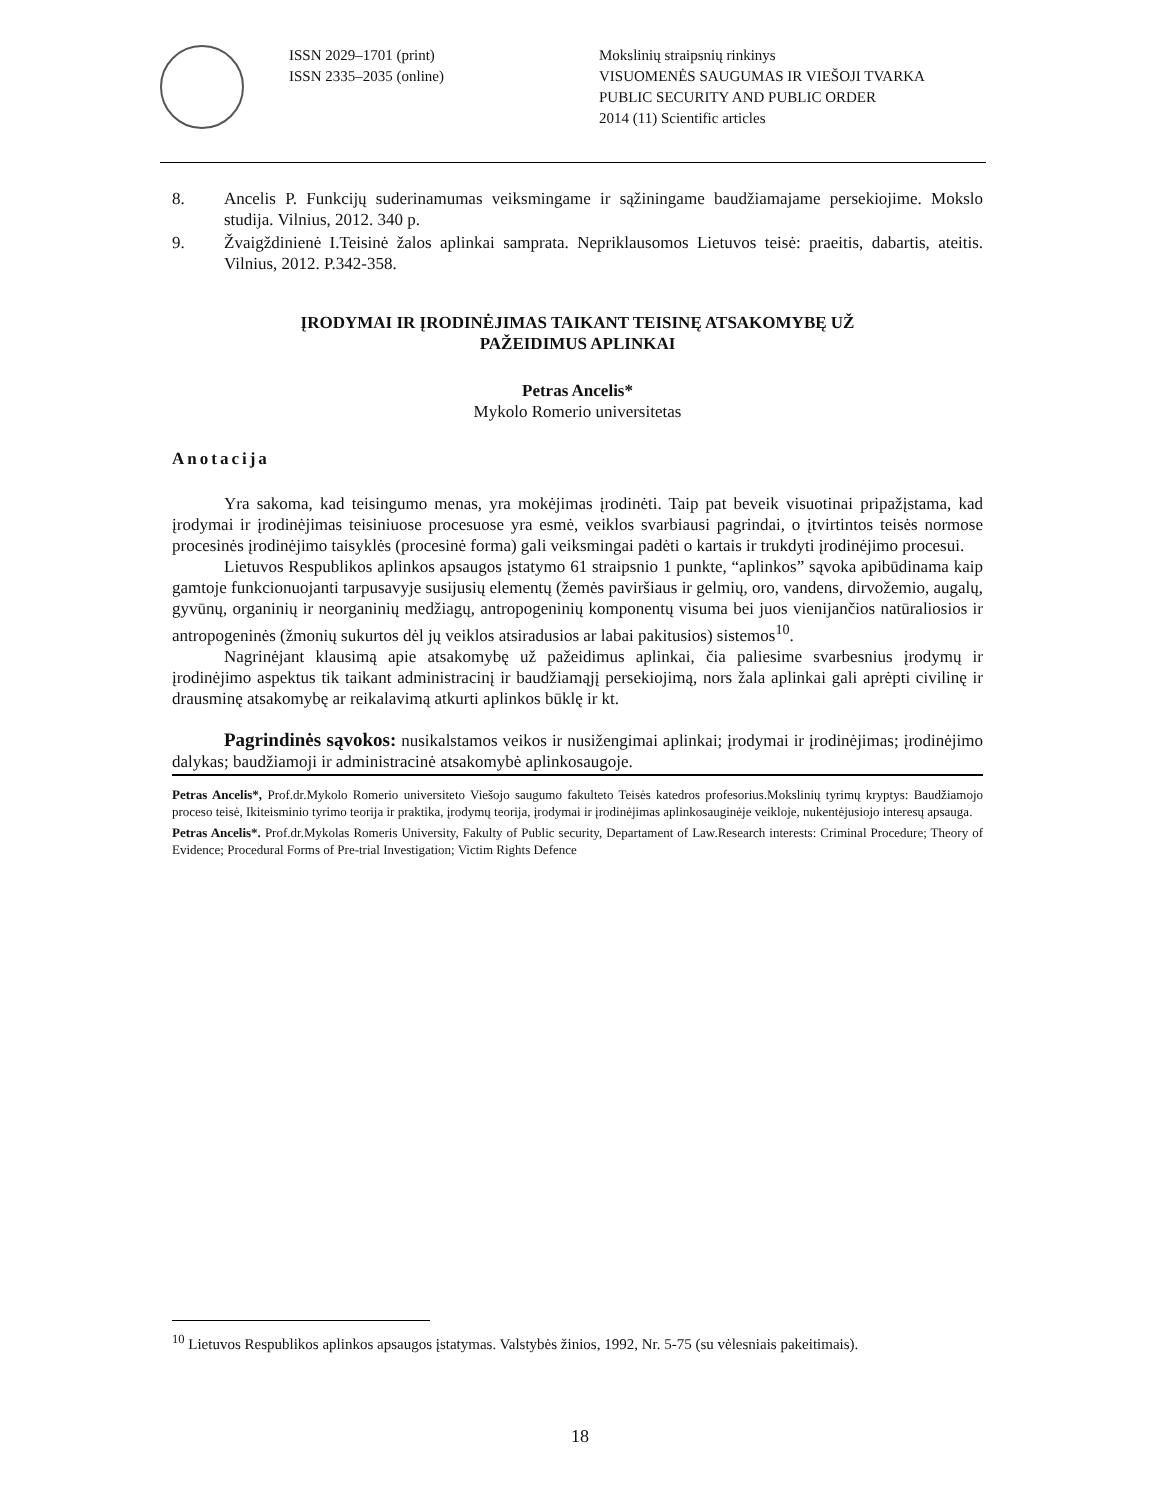ISSN 2029–1701 (print)
ISSN 2335–2035 (online)
Mokslinių straipsnių rinkinys
VISUOMENĖS SAUGUMAS IR VIEŠOJI TVARKA
PUBLIC SECURITY AND PUBLIC ORDER
2014 (11) Scientific articles
8. Ancelis P. Funkcijų suderinamumas veiksmingame ir sąžiningame baudžiamajame persekiojime. Mokslo studija. Vilnius, 2012. 340 p.
9. Žvaigždinienė I.Teisinė žalos aplinkai samprata. Nepriklausomos Lietuvos teisė: praeitis, dabartis, ateitis. Vilnius, 2012. P.342-358.
ĮRODYMAI IR ĮRODINĖJIMAS TAIKANT TEISINĘ ATSAKOMYBĘ UŽ
PAŽEIDIMUS APLINKAI
Petras Ancelis*
Mykolo Romerio universitetas
Anotacija
Yra sakoma, kad teisingumo menas, yra mokėjimas įrodinėti. Taip pat beveik visuotinai pripažįstama, kad įrodymai ir įrodinėjimas teisiniuose procesuose yra esmė, veiklos svarbiausi pagrindai, o įtvirtintos teisės normose procesinės įrodinėjimo taisyklės (procesinė forma) gali veiksmingai padėti o kartais ir trukdyti įrodinėjimo procesui.
Lietuvos Respublikos aplinkos apsaugos įstatymo 61 straipsnio 1 punkte, “aplinkos” sąvoka apibūdinama kaip gamtoje funkcionuojanti tarpusavyje susijusių elementų (žemės paviršiaus ir gelmių, oro, vandens, dirvožemio, augalų, gyvūnų, organinių ir neorganinių medžiagų, antropogeninių komponentų visuma bei juos vienijančios natūraliosios ir antropogeninės (žmonių sukurtos dėl jų veiklos atsiradusios ar labai pakitusios) sistemos<sup>10</sup>.
Nagrinėjant klausimą apie atsakomybę už pažeidimus aplinkai, čia paliesime svarbesnius įrodymų ir įrodinėjimo aspektus tik taikant administracinį ir baudžiamąjį persekiojimą, nors žala aplinkai gali aprėpti civilinę ir drausminę atsakomybę ar reikalavimą atkurti aplinkos būklę ir kt.
Pagrindinės sąvokos: nusikalstamos veikos ir nusižengimai aplinkai; įrodymai ir įrodinėjimas; įrodinėjimo dalykas; baudžiamoji ir administracinė atsakomybė aplinkosaugoje.
Petras Ancelis*, Prof.dr.Mykolo Romerio universiteto Viešojo saugumo fakulteto Teisės katedros profesorius.Mokslinių tyrimų kryptys: Baudžiamojo proceso teisė, Ikiteisminio tyrimo teorija ir praktika, įrodymų teorija, įrodymai ir įrodinėjimas aplinkosauginėje veikloje, nukentėjusiojo interesų apsauga.
Petras Ancelis*. Prof.dr.Mykolas Romeris University, Fakulty of Public security, Departament of Law.Research interests: Criminal Procedure; Theory of Evidence; Procedural Forms of Pre-trial Investigation; Victim Rights Defence
<sup>10</sup> Lietuvos Respublikos aplinkos apsaugos įstatymas. Valstybės žinios, 1992, Nr. 5-75 (su vėlesniais pakeitimais).
18